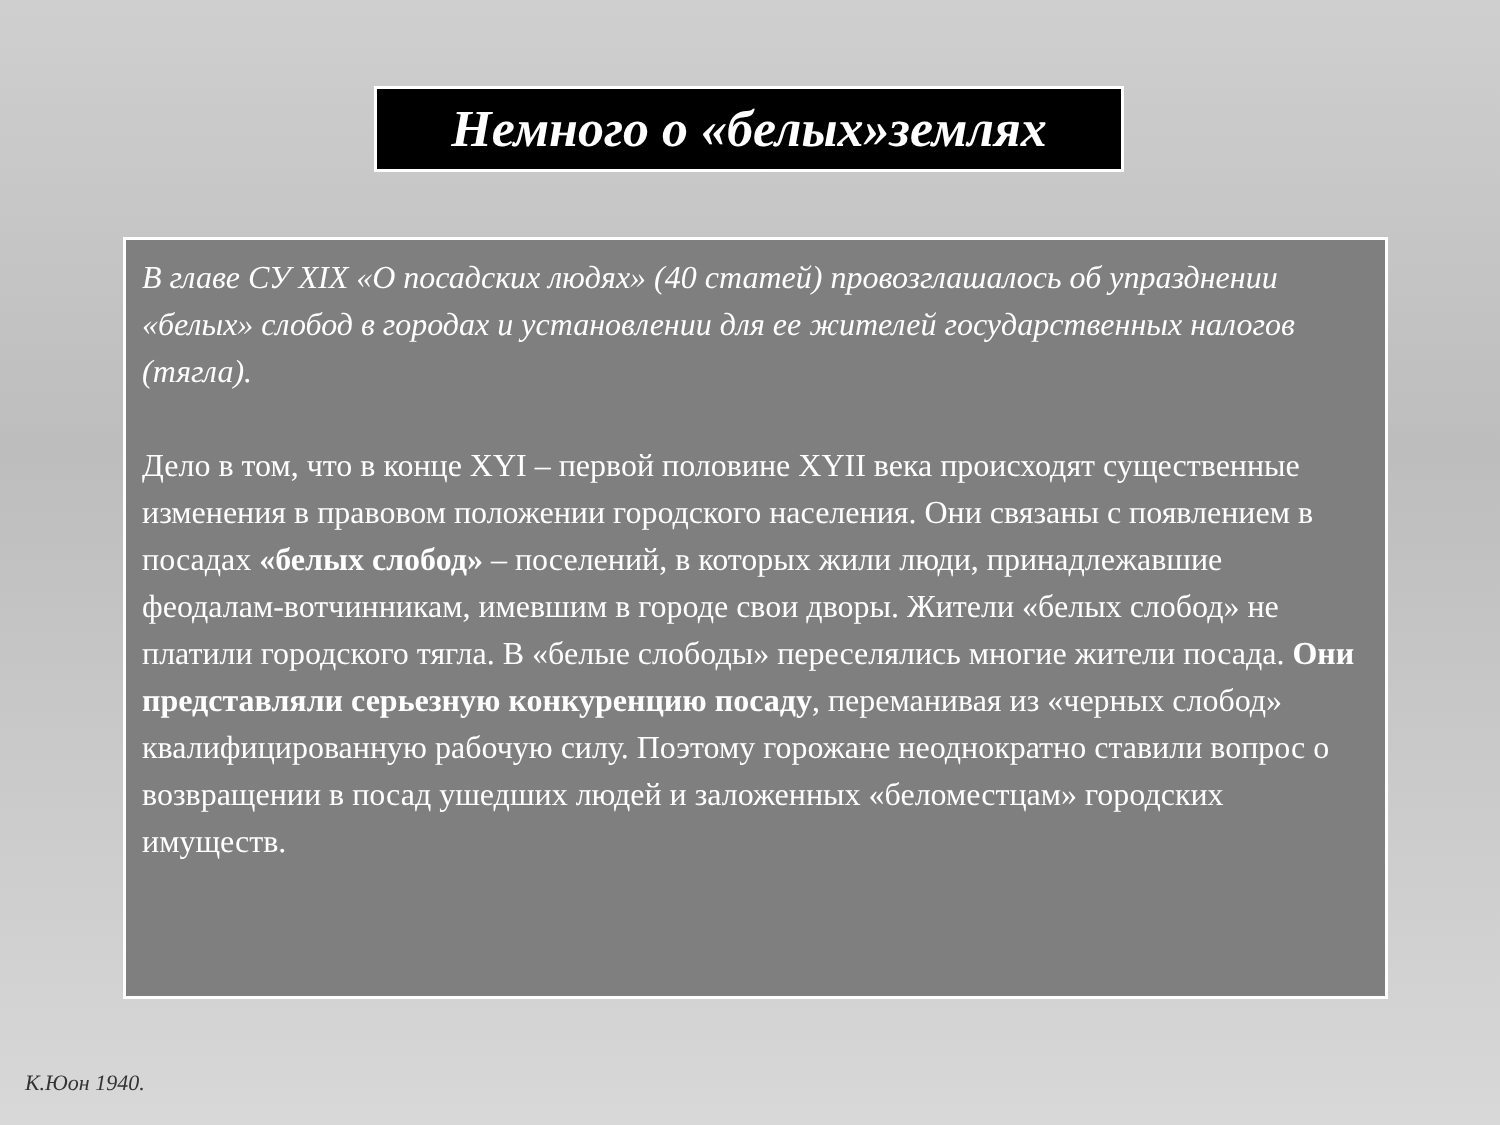Немного о «белых»землях
В главе СУ XIX «О посадских людях» (40 статей) провозглашалось об упразднении «белых» слобод в городах и установлении для ее жителей государственных налогов (тягла).
Дело в том, что в конце XYI – первой половине XYII века происходят существенные изменения в правовом положении городского населения. Они связаны с появлением в посадах «белых слобод» – поселений, в которых жили люди, принадлежавшие феодалам-вотчинникам, имевшим в городе свои дворы. Жители «белых слобод» не платили городского тягла. В «белые слободы» переселялись многие жители посада. Они представляли серьезную конкуренцию посаду, переманивая из «черных слобод» квалифицированную рабочую силу. Поэтому горожане неоднократно ставили вопрос о возвращении в посад ушедших людей и заложенных «беломестцам» городских имуществ.
К.Юон 1940.